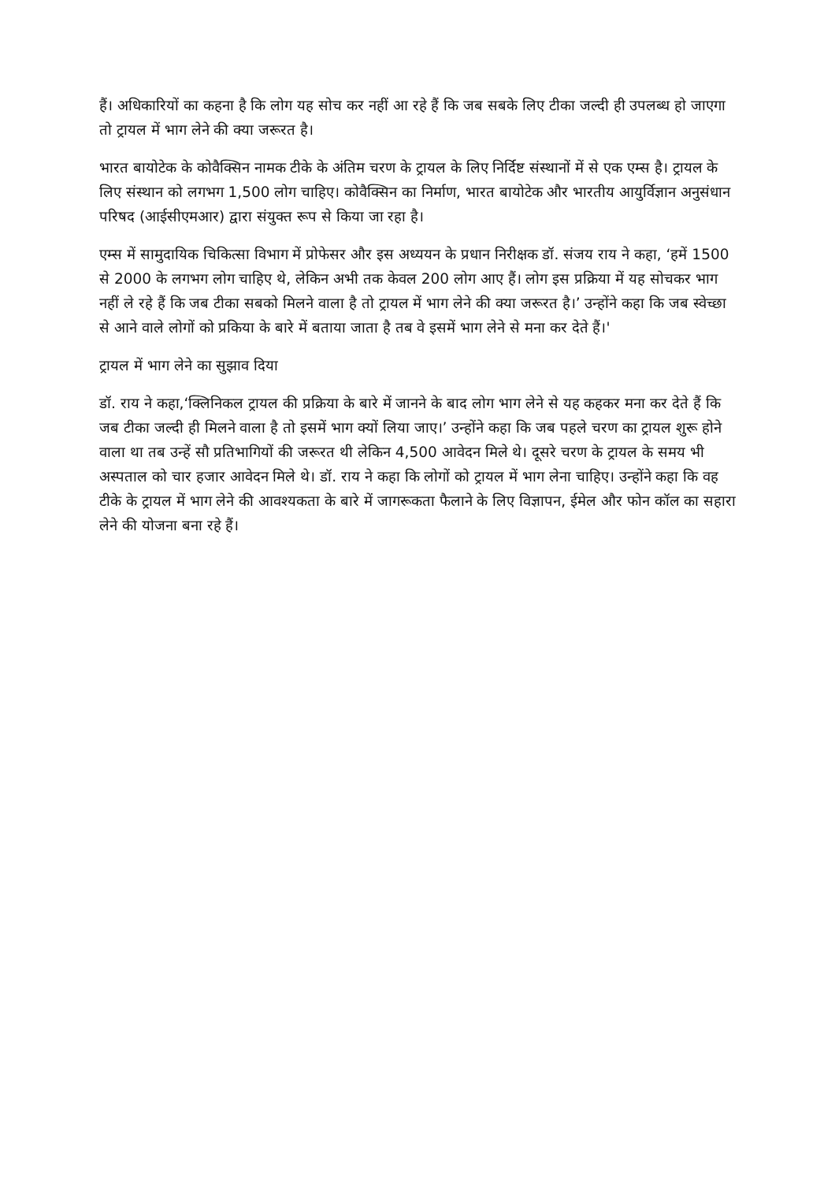हैं। अधिकारियों का कहना है कि लोग यह सोच कर नहीं आ रहे हैं कि जब सबके लिए टीका जल्दी ही उपलब्ध हो जाएगा तो ट्रायल में भाग लेने की क्या जरूरत है।
भारत बायोटेक के कोवैक्सिन नामक टीके के अंतिम चरण के ट्रायल के लिए निर्दिष्ट संस्थानों में से एक एम्स है। ट्रायल के लिए संस्थान को लगभग 1,500 लोग चाहिए। कोवैक्सिन का निर्माण, भारत बायोटेक और भारतीय आयुर्विज्ञान अनुसंधान परिषद (आईसीएमआर) द्वारा संयुक्त रूप से किया जा रहा है।
एम्स में सामुदायिक चिकित्सा विभाग में प्रोफेसर और इस अध्ययन के प्रधान निरीक्षक डॉ. संजय राय ने कहा, ‘हमें 1500 से 2000 के लगभग लोग चाहिए थे, लेकिन अभी तक केवल 200 लोग आए हैं। लोग इस प्रक्रिया में यह सोचकर भाग नहीं ले रहे हैं कि जब टीका सबको मिलने वाला है तो ट्रायल में भाग लेने की क्या जरूरत है।’ उन्होंने कहा कि जब स्वेच्छा से आने वाले लोगों को प्रकिया के बारे में बताया जाता है तब वे इसमें भाग लेने से मना कर देते हैं।'
ट्रायल में भाग लेने का सुझाव दिया
डॉ. राय ने कहा,‘क्लिनिकल ट्रायल की प्रक्रिया के बारे में जानने के बाद लोग भाग लेने से यह कहकर मना कर देते हैं कि जब टीका जल्दी ही मिलने वाला है तो इसमें भाग क्यों लिया जाए।’ उन्होंने कहा कि जब पहले चरण का ट्रायल शुरू होने वाला था तब उन्हें सौ प्रतिभागियों की जरूरत थी लेकिन 4,500 आवेदन मिले थे। दूसरे चरण के ट्रायल के समय भी अस्पताल को चार हजार आवेदन मिले थे। डॉ. राय ने कहा कि लोगों को ट्रायल में भाग लेना चाहिए। उन्होंने कहा कि वह टीके के ट्रायल में भाग लेने की आवश्यकता के बारे में जागरूकता फैलाने के लिए विज्ञापन, ईमेल और फोन कॉल का सहारा लेने की योजना बना रहे हैं।